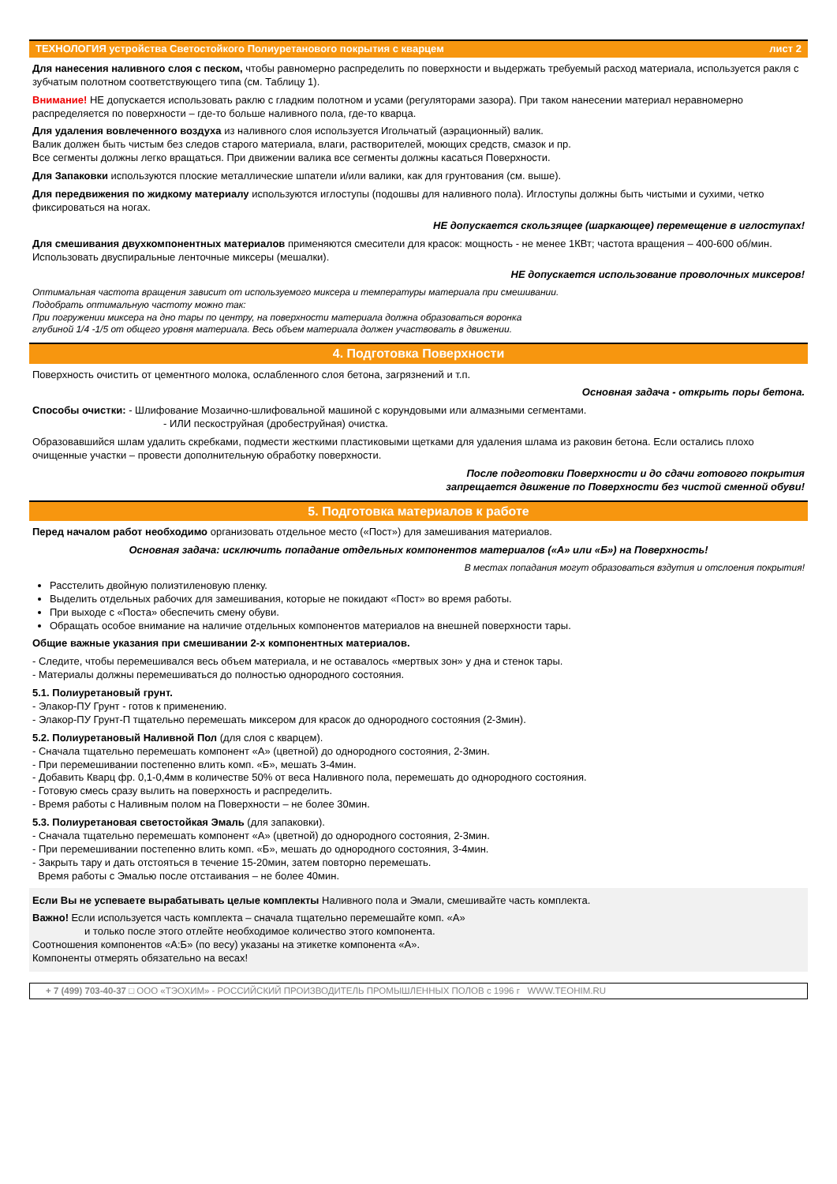ТЕХНОЛОГИЯ устройства Светостойкого Полиуретанового покрытия с кварцем лист 2
Для нанесения наливного слоя с песком, чтобы равномерно распределить по поверхности и выдержать требуемый расход материала, используется ракля с зубчатым полотном соответствующего типа (см. Таблицу 1).
Внимание! НЕ допускается использовать раклю с гладким полотном и усами (регуляторами зазора). При таком нанесении материал неравномерно распределяется по поверхности – где-то больше наливного пола, где-то кварца.
Для удаления вовлеченного воздуха из наливного слоя используется Игольчатый (аэрационный) валик.
Валик должен быть чистым без следов старого материала, влаги, растворителей, моющих средств, смазок и пр.
Все сегменты должны легко вращаться. При движении валика все сегменты должны касаться Поверхности.
Для Запаковки используются плоские металлические шпатели и/или валики, как для грунтования (см. выше).
Для передвижения по жидкому материалу используются иглоступы (подошвы для наливного пола). Иглоступы должны быть чистыми и сухими, четко фиксироваться на ногах.
НЕ допускается скользящее (шаркающее) перемещение в иглоступах!
Для смешивания двухкомпонентных материалов применяются смесители для красок: мощность - не менее 1КВт; частота вращения – 400-600 об/мин. Использовать двуспиральные ленточные миксеры (мешалки).
НЕ допускается использование проволочных миксеров!
Оптимальная частота вращения зависит от используемого миксера и температуры материала при смешивании.
Подобрать оптимальную частоту можно так:
При погружении миксера на дно тары по центру, на поверхности материала должна образоваться воронка
глубиной 1/4 -1/5 от общего уровня материала. Весь объем материала должен участвовать в движении.
4. Подготовка Поверхности
Поверхность очистить от цементного молока, ослабленного слоя бетона, загрязнений и т.п.
Основная задача - открыть поры бетона.
Способы очистки: - Шлифование Мозаично-шлифовальной машиной с корундовыми или алмазными сегментами.
- ИЛИ пескоструйная (дробеструйная) очистка.
Образовавшийся шлам удалить скребками, подмести жесткими пластиковыми щетками для удаления шлама из раковин бетона. Если остались плохо очищенные участки – провести дополнительную обработку поверхности.
После подготовки Поверхности и до сдачи готового покрытия
запрещается движение по Поверхности без чистой сменной обуви!
5. Подготовка материалов к работе
Перед началом работ необходимо организовать отдельное место («Пост») для замешивания материалов.
Основная задача: исключить попадание отдельных компонентов материалов («А» или «Б») на Поверхность!
В местах попадания могут образоваться вздутия и отслоения покрытия!
Расстелить двойную полиэтиленовую пленку.
Выделить отдельных рабочих для замешивания, которые не покидают «Пост» во время работы.
При выходе с «Поста» обеспечить смену обуви.
Обращать особое внимание на наличие отдельных компонентов материалов на внешней поверхности тары.
Общие важные указания при смешивании 2-х компонентных материалов.
- Следите, чтобы перемешивался весь объем материала, и не оставалось «мертвых зон» у дна и стенок тары.
- Материалы должны перемешиваться до полностью однородного состояния.
5.1. Полиуретановый грунт.
- Элакор-ПУ Грунт - готов к применению.
- Элакор-ПУ Грунт-П тщательно перемешать миксером для красок до однородного состояния (2-3мин).
5.2. Полиуретановый Наливной Пол (для слоя с кварцем).
- Сначала тщательно перемешать компонент «А» (цветной) до однородного состояния, 2-3мин.
- При перемешивании постепенно влить комп. «Б», мешать 3-4мин.
- Добавить Кварц фр. 0,1-0,4мм в количестве 50% от веса Наливного пола, перемешать до однородного состояния.
- Готовую смесь сразу вылить на поверхность и распределить.
- Время работы с Наливным полом на Поверхности – не более 30мин.
5.3. Полиуретановая светостойкая Эмаль (для запаковки).
- Сначала тщательно перемешать компонент «А» (цветной) до однородного состояния, 2-3мин.
- При перемешивании постепенно влить комп. «Б», мешать до однородного состояния, 3-4мин.
- Закрыть тару и дать отстояться в течение 15-20мин, затем повторно перемешать.
Время работы с Эмалью после отстаивания – не более 40мин.
Если Вы не успеваете вырабатывать целые комплекты Наливного пола и Эмали, смешивайте часть комплекта.
Важно! Если используется часть комплекта – сначала тщательно перемешайте комп. «А»
и только после этого отлейте необходимое количество этого компонента.
Соотношения компонентов «А:Б» (по весу) указаны на этикетке компонента «А».
Компоненты отмерять обязательно на весах!
+ 7 (499) 703-40-37 □ ООО «ТЭОХИМ» - РОССИЙСКИЙ ПРОИЗВОДИТЕЛЬ ПРОМЫШЛЕННЫХ ПОЛОВ с 1996 г WWW.TEOHIM.RU